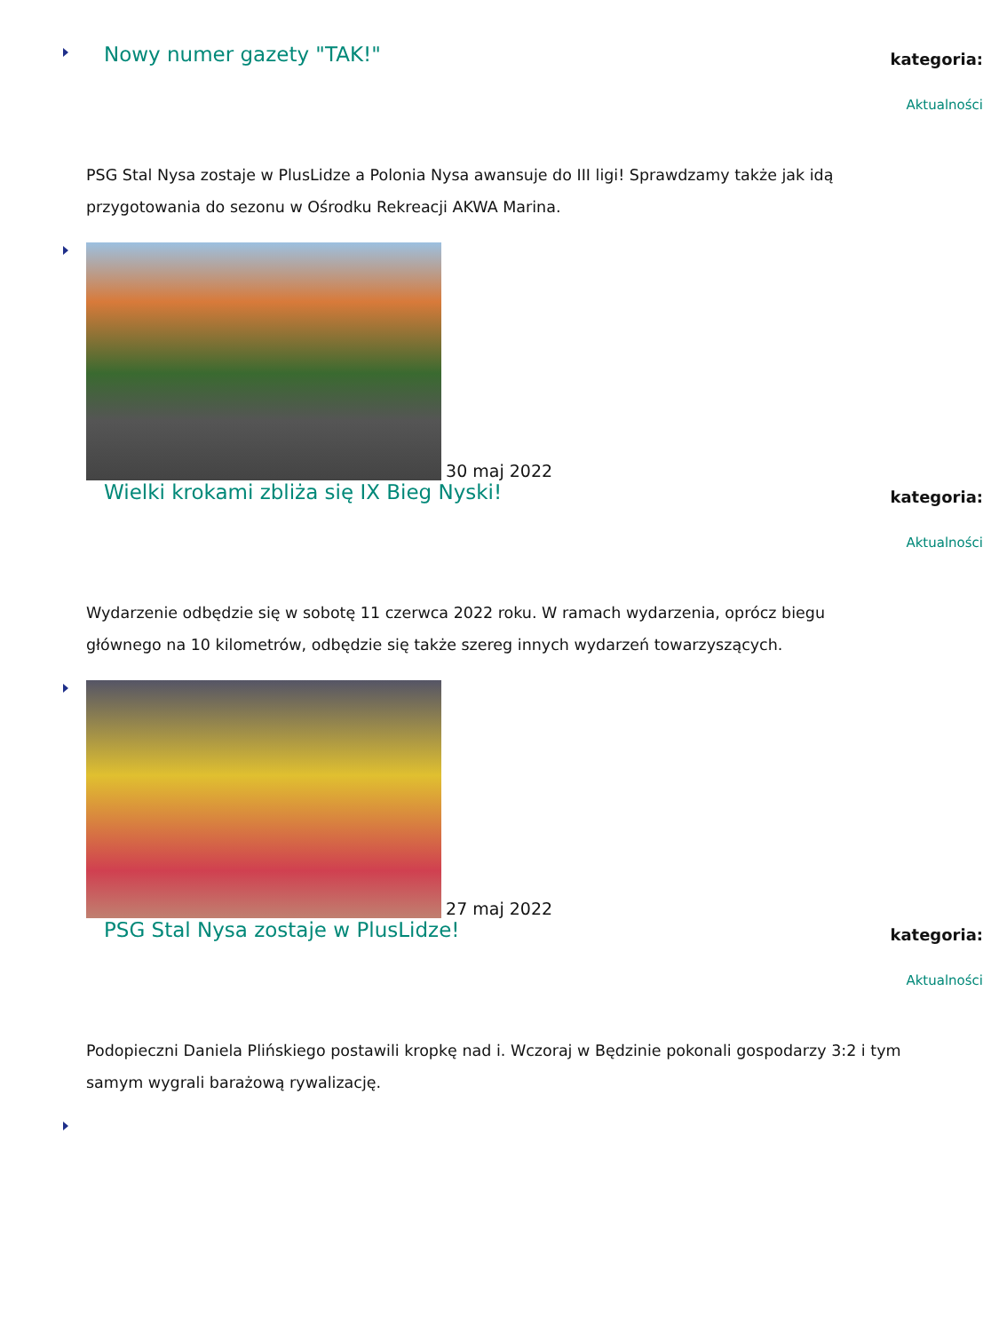Nowy numer gazety "TAK!"
kategoria:
Aktualności
PSG Stal Nysa zostaje w PlusLidze a Polonia Nysa awansuje do III ligi! Sprawdzamy także jak idą przygotowania do sezonu w Ośrodku Rekreacji AKWA Marina.
30 maj 2022
Wielki krokami zbliża się IX Bieg Nyski!
kategoria:
Aktualności
Wydarzenie odbędzie się w sobotę 11 czerwca 2022 roku. W ramach wydarzenia, oprócz biegu głównego na 10 kilometrów, odbędzie się także szereg innych wydarzeń towarzyszących.
27 maj 2022
PSG Stal Nysa zostaje w PlusLidze!
kategoria:
Aktualności
Podopieczni Daniela Plińskiego postawili kropkę nad i. Wczoraj w Będzinie pokonali gospodarzy 3:2 i tym samym wygrali barażową rywalizację.